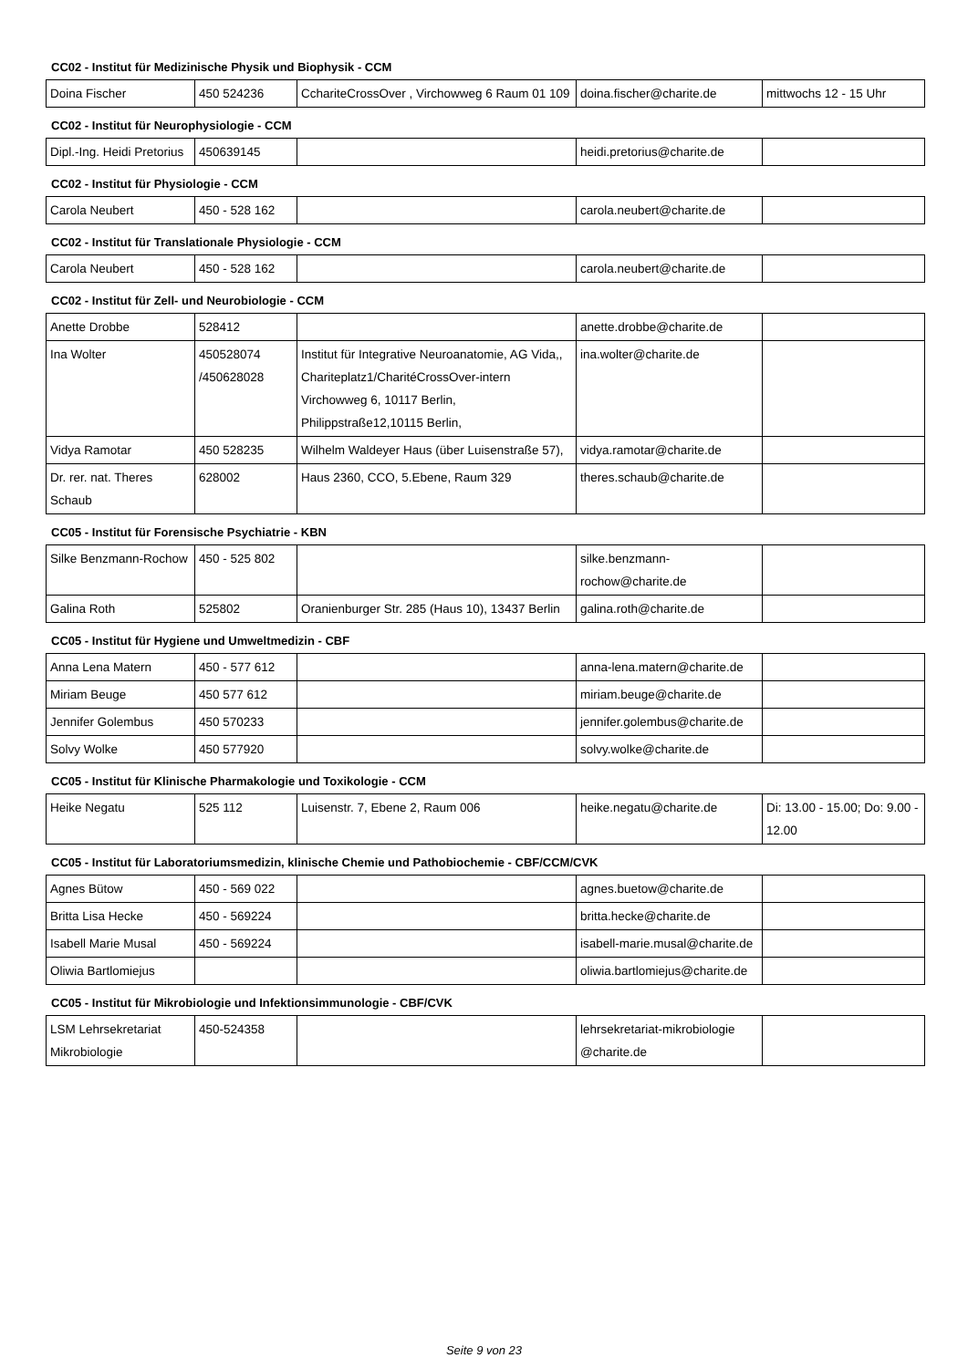CC02 - Institut für Medizinische Physik und Biophysik - CCM
| Doina Fischer | 450 524236 | CchariteCrossOver , Virchowweg 6 Raum 01 109 | doina.fischer@charite.de | mittwochs 12 - 15 Uhr |
CC02 - Institut für Neurophysiologie - CCM
| Dipl.-Ing. Heidi Pretorius | 450639145 | | heidi.pretorius@charite.de | |
CC02 - Institut für Physiologie - CCM
| Carola Neubert | 450 - 528 162 | | carola.neubert@charite.de | |
CC02 - Institut für Translationale Physiologie - CCM
| Carola Neubert | 450 - 528 162 | | carola.neubert@charite.de | |
CC02 - Institut für Zell- und Neurobiologie - CCM
| Anette Drobbe | 528412 | | anette.drobbe@charite.de | |
| Ina Wolter | 450528074 /450628028 | Institut für Integrative Neuroanatomie, AG Vida,, Chariteplatz1/CharitéCrossOver-intern Virchowweg 6, 10117 Berlin, Philippstraße12,10115 Berlin, | ina.wolter@charite.de | |
| Vidya Ramotar | 450 528235 | Wilhelm Waldeyer Haus (über Luisenstraße 57), | vidya.ramotar@charite.de | |
| Dr. rer. nat. Theres Schaub | 628002 | Haus 2360, CCO, 5.Ebene, Raum 329 | theres.schaub@charite.de | |
CC05 - Institut für Forensische Psychiatrie - KBN
| Silke Benzmann-Rochow | 450 - 525 802 | | silke.benzmann-rochow@charite.de | |
| Galina Roth | 525802 | Oranienburger Str. 285 (Haus 10), 13437 Berlin | galina.roth@charite.de | |
CC05 - Institut für Hygiene und Umweltmedizin - CBF
| Anna Lena Matern | 450 - 577 612 | | anna-lena.matern@charite.de | |
| Miriam Beuge | 450 577 612 | | miriam.beuge@charite.de | |
| Jennifer Golembus | 450 570233 | | jennifer.golembus@charite.de | |
| Solvy Wolke | 450 577920 | | solvy.wolke@charite.de | |
CC05 - Institut für Klinische Pharmakologie und Toxikologie - CCM
| Heike Negatu | 525 112 | Luisenstr. 7, Ebene 2, Raum 006 | heike.negatu@charite.de | Di: 13.00 - 15.00; Do: 9.00 - 12.00 |
CC05 - Institut für Laboratoriumsmedizin, klinische Chemie und Pathobiochemie - CBF/CCM/CVK
| Agnes Bütow | 450 - 569 022 | | agnes.buetow@charite.de | |
| Britta Lisa Hecke | 450 - 569224 | | britta.hecke@charite.de | |
| Isabell Marie Musal | 450 - 569224 | | isabell-marie.musal@charite.de | |
| Oliwia Bartlomiejus | | | oliwia.bartlomiejus@charite.de | |
CC05 - Institut für Mikrobiologie und Infektionsimmunologie - CBF/CVK
| LSM Lehrsekretariat Mikrobiologie | 450-524358 | | lehrsekretariat-mikrobiologie @charite.de | |
Seite 9 von 23